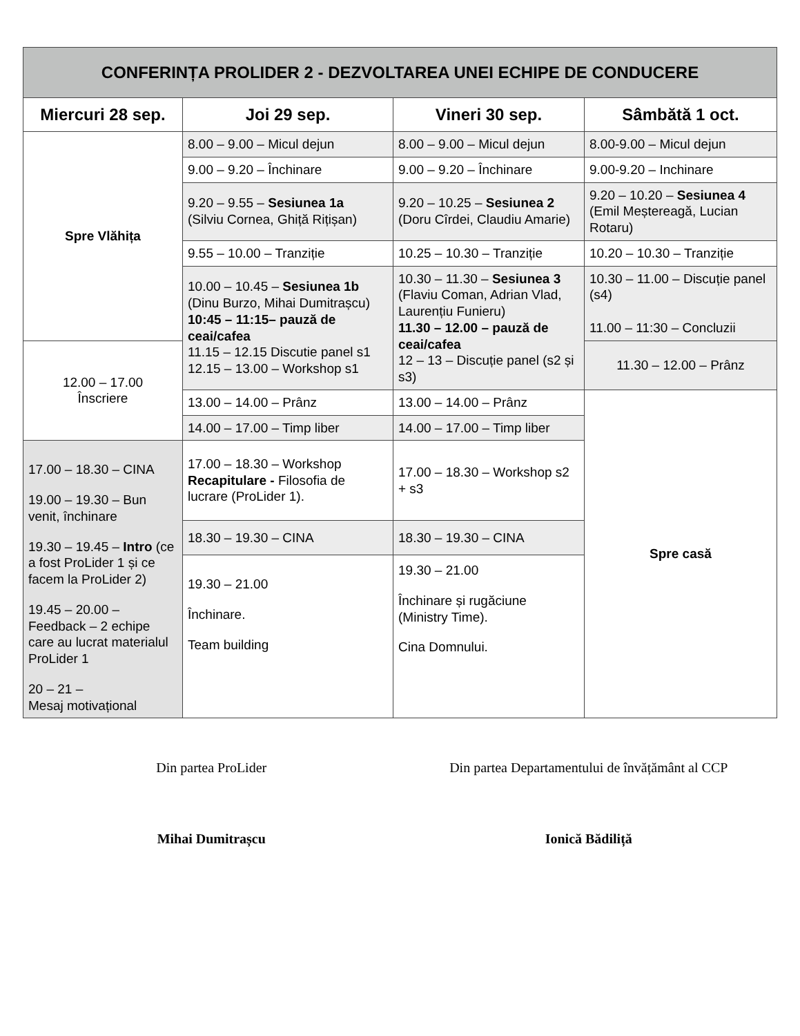| CONFERINȚA PROLIDER 2 - DEZVOLTAREA UNEI ECHIPE DE CONDUCERE | | | |
| Miercuri 28 sep. | Joi 29 sep. | Vineri 30 sep. | Sâmbătă 1 oct. |
| Spre Vlăhița | 8.00 – 9.00 – Micul dejun | 8.00 – 9.00 – Micul dejun | 8.00-9.00 – Micul dejun |
| | 9.00 – 9.20 – Închinare | 9.00 – 9.20 – Închinare | 9.00-9.20 – Inchinare |
| | 9.20 – 9.55 – Sesiunea 1a (Silviu Cornea, Ghiță Rițișan) | 9.20 – 10.25 – Sesiunea 2 (Doru Cîrdei, Claudiu Amarie) | 9.20 – 10.20 – Sesiunea 4 (Emil Meștereagă, Lucian Rotaru) |
| | 9.55 – 10.00 – Tranziție | 10.25 – 10.30 – Tranziție | 10.20 – 10.30 – Tranziție |
| | 10.00 – 10.45 – Sesiunea 1b (Dinu Burzo, Mihai Dumitrașcu) 10:45 – 11:15– pauză de ceai/cafea 11.15 – 12.15 Discutie panel s1 12.15 – 13.00 – Workshop s1 | 10.30 – 11.30 – Sesiunea 3 (Flaviu Coman, Adrian Vlad, Laurențiu Funieru) 11.30 – 12.00 – pauză de ceai/cafea 12 – 13 – Discuție panel (s2 și s3) | 10.30 – 11.00 – Discuție panel (s4) 11.00 – 11:30 – Concluzii |
| 12.00 – 17.00 Înscriere | | | 11.30 – 12.00 – Prânz |
| | 13.00 – 14.00 – Prânz | 13.00 – 14.00 – Prânz | Spre casă |
| | 14.00 – 17.00 – Timp liber | 14.00 – 17.00 – Timp liber | |
| 17.00 – 18.30 – CINA 19.00 – 19.30 – Bun venit, închinare 19.30 – 19.45 – Intro (ce a fost ProLider 1 și ce facem la ProLider 2) 19.45 – 20.00 – Feedback – 2 echipe care au lucrat materialul ProLider 1 20 – 21 – Mesaj motivațional | 17.00 – 18.30 – Workshop Recapitulare - Filosofia de lucrare (ProLider 1). | 17.00 – 18.30 – Workshop s2 + s3 | |
| | 18.30 – 19.30 – CINA | 18.30 – 19.30 – CINA | |
| | 19.30 – 21.00 Închinare. Team building | 19.30 – 21.00 Închinare și rugăciune (Ministry Time). Cina Domnului. | |
Din partea ProLider
Mihai Dumitrașcu
Din partea Departamentului de învățământ al CCP
Ionică Bădiliță